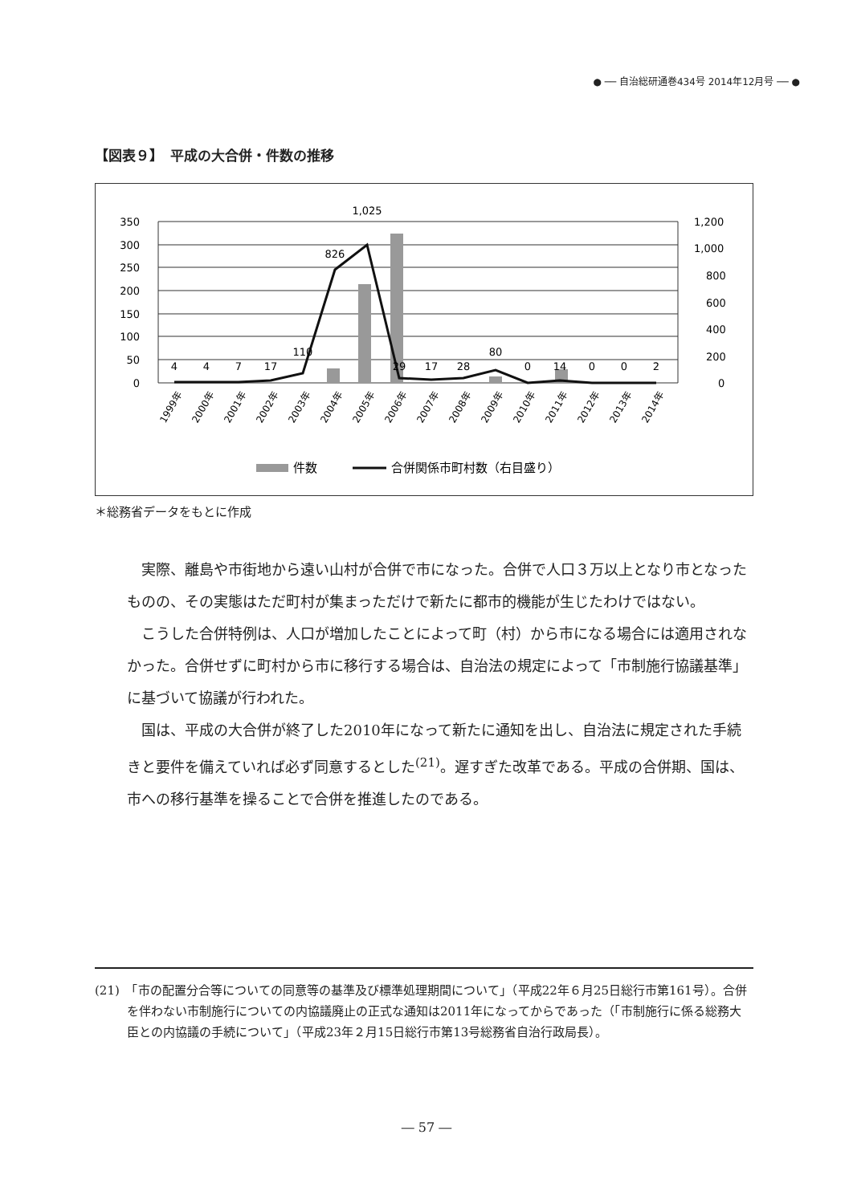● ── 自治総研通巻434号 2014年12月号 ── ●
【図表９】　平成の大合併・件数の推移
350
300
250
200
150
100
50
0
1,200
1,000
800
600
400
200
0
4
4
7
17
110
826
1,025
29
17
28
80
0
14
0
0
2
1999年
2000年
2001年
2002年
2003年
2004年
2005年
2006年
2007年
2008年
2009年
2010年
2011年
2012年
2013年
2014年
件数
合併関係市町村数（右目盛り）
＊総務省データをもとに作成
実際、離島や市街地から遠い山村が合併で市になった。合併で人口３万以上となり市となったものの、その実態はただ町村が集まっただけで新たに都市的機能が生じたわけではない。
こうした合併特例は、人口が増加したことによって町（村）から市になる場合には適用されなかった。合併せずに町村から市に移行する場合は、自治法の規定によって「市制施行協議基準」に基づいて協議が行われた。
国は、平成の大合併が終了した2010年になって新たに通知を出し、自治法に規定された手続きと要件を備えていれば必ず同意するとした<sup>(21)</sup>。遅すぎた改革である。平成の合併期、国は、市への移行基準を操ることで合併を推進したのである。
(21)　「市の配置分合等についての同意等の基準及び標準処理期間について」（平成22年６月25日総行市第161号）。合併を伴わない市制施行についての内協議廃止の正式な通知は2011年になってからであった（「市制施行に係る総務大臣との内協議の手続について」（平成23年２月15日総行市第13号総務省自治行政局長）。
― 57 ―